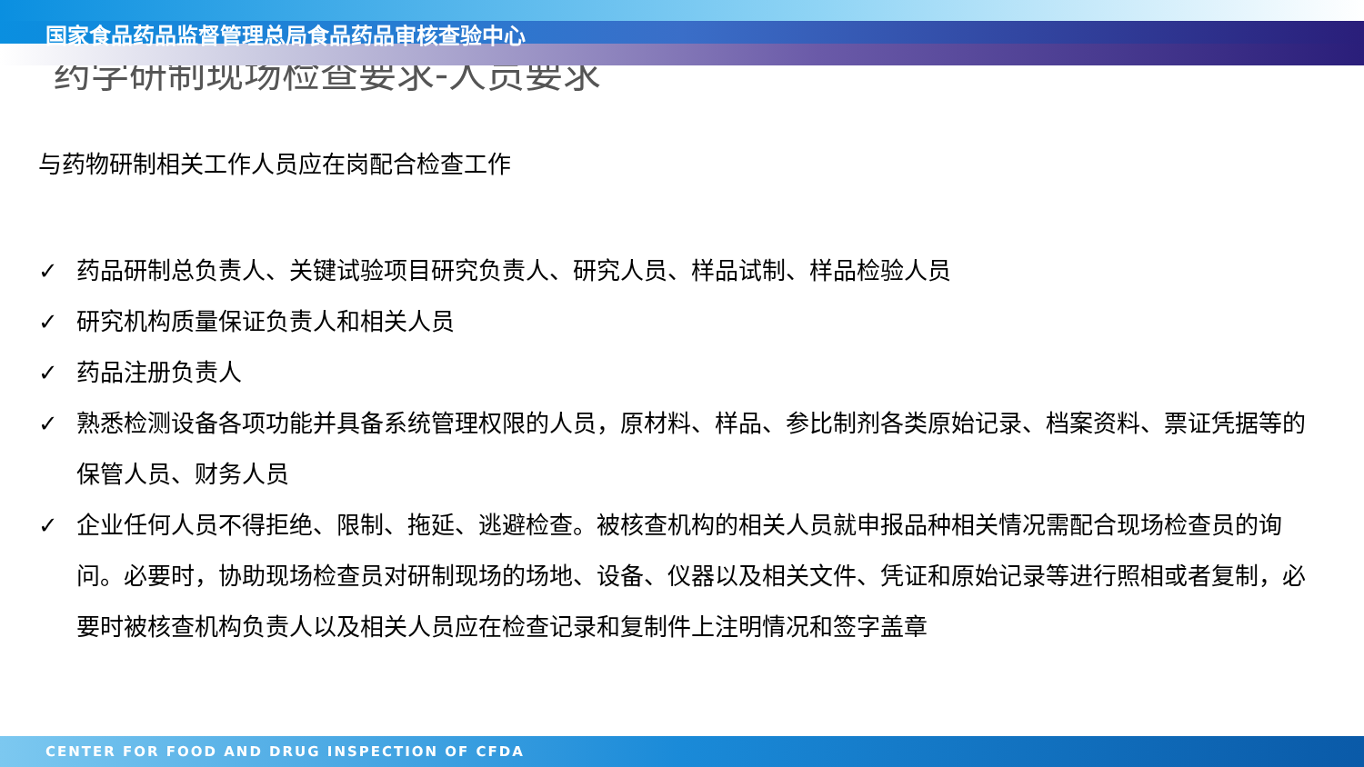国家食品药品监督管理总局食品药品审核查验中心
药学研制现场检查要求-人员要求
与药物研制相关工作人员应在岗配合检查工作
✓ 药品研制总负责人、关键试验项目研究负责人、研究人员、样品试制、样品检验人员
✓ 研究机构质量保证负责人和相关人员
✓ 药品注册负责人
✓ 熟悉检测设备各项功能并具备系统管理权限的人员，原材料、样品、参比制剂各类原始记录、档案资料、票证凭据等的保管人员、财务人员
✓ 企业任何人员不得拒绝、限制、拖延、逃避检查。被核查机构的相关人员就申报品种相关情况需配合现场检查员的询问。必要时，协助现场检查员对研制现场的场地、设备、仪器以及相关文件、凭证和原始记录等进行照相或者复制，必要时被核查机构负责人以及相关人员应在检查记录和复制件上注明情况和签字盖章
CENTER FOR FOOD AND DRUG INSPECTION OF CFDA